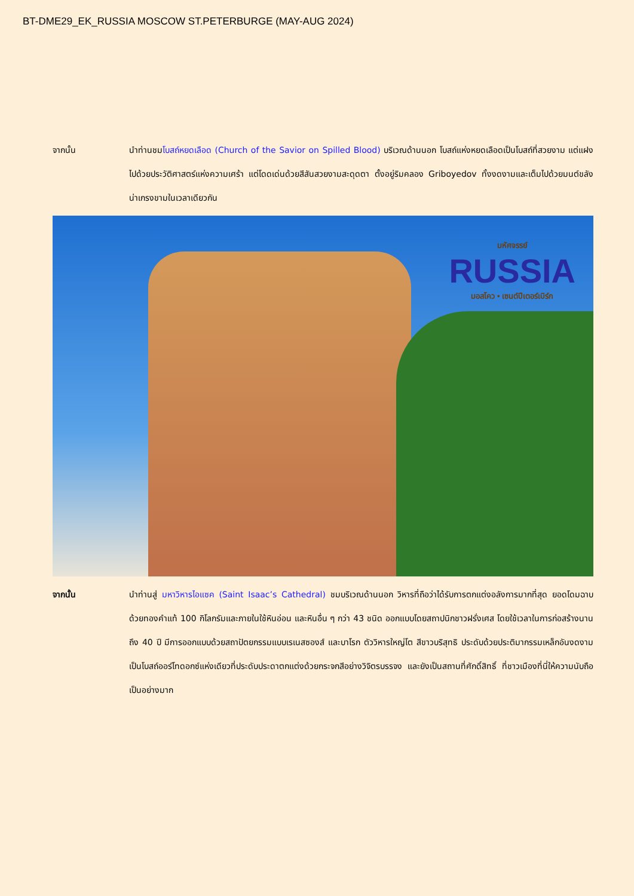BT-DME29_EK_RUSSIA MOSCOW ST.PETERBURGE (MAY-AUG 2024)
จากนั้น นำท่านชมโบสถ์หยดเลือด (Church of the Savior on Spilled Blood) บริเวณด้านนอก โบสถ์แห่งหยดเลือดเป็นโบสถ์ที่สวยงาม แต่แฝงไปด้วยประวัติศาสตร์แห่งความเศร้า แต่โดดเด่นด้วยสีสันสวยงามสะดุดตา ตั้งอยู่ริมคลอง Griboyedov ทั้งงดงามและเต็มไปด้วยมนต์ขลัง น่าเกรงขามในเวลาเดียวกัน
มหัศจรรย์
RUSSIA
มอสโคว • เซนต์ปีเตอร์เบิร์ก
จากนั้น นำท่านสู่ มหาวิหารไอแซค (Saint Isaac’s Cathedral) ชมบริเวณด้านนอก วิหารที่ถือว่าได้รับการตกแต่งอลังการมากที่สุด ยอดโดมฉาบด้วยทองคำแท้ 100 กิโลกรัมและภายในใช้หินอ่อน และหินอื่น ๆ กว่า 43 ชนิด ออกแบบโดยสถาปนิกชาวฝรั่งเศส โดยใช้เวลาในการก่อสร้างนานถึง 40 ปี มีการออกแบบด้วยสถาปัตยกรรมแบบเรเนสซองส์ และบาโรก ตัววิหารใหญ่โต สีขาวบริสุทธิ ประดับด้วยประติมากรรมเหล็กอันงดงาม เป็นโบสถ์ออร์โทดอกซ์แห่งเดียวที่ประดับประดาตกแต่งด้วยกระจกสีอย่างวิจิตรบรรจง และยังเป็นสถานที่ศักดิ์สิทธิ์ ที่ชาวเมืองที่นี่ให้ความนับถือเป็นอย่างมาก